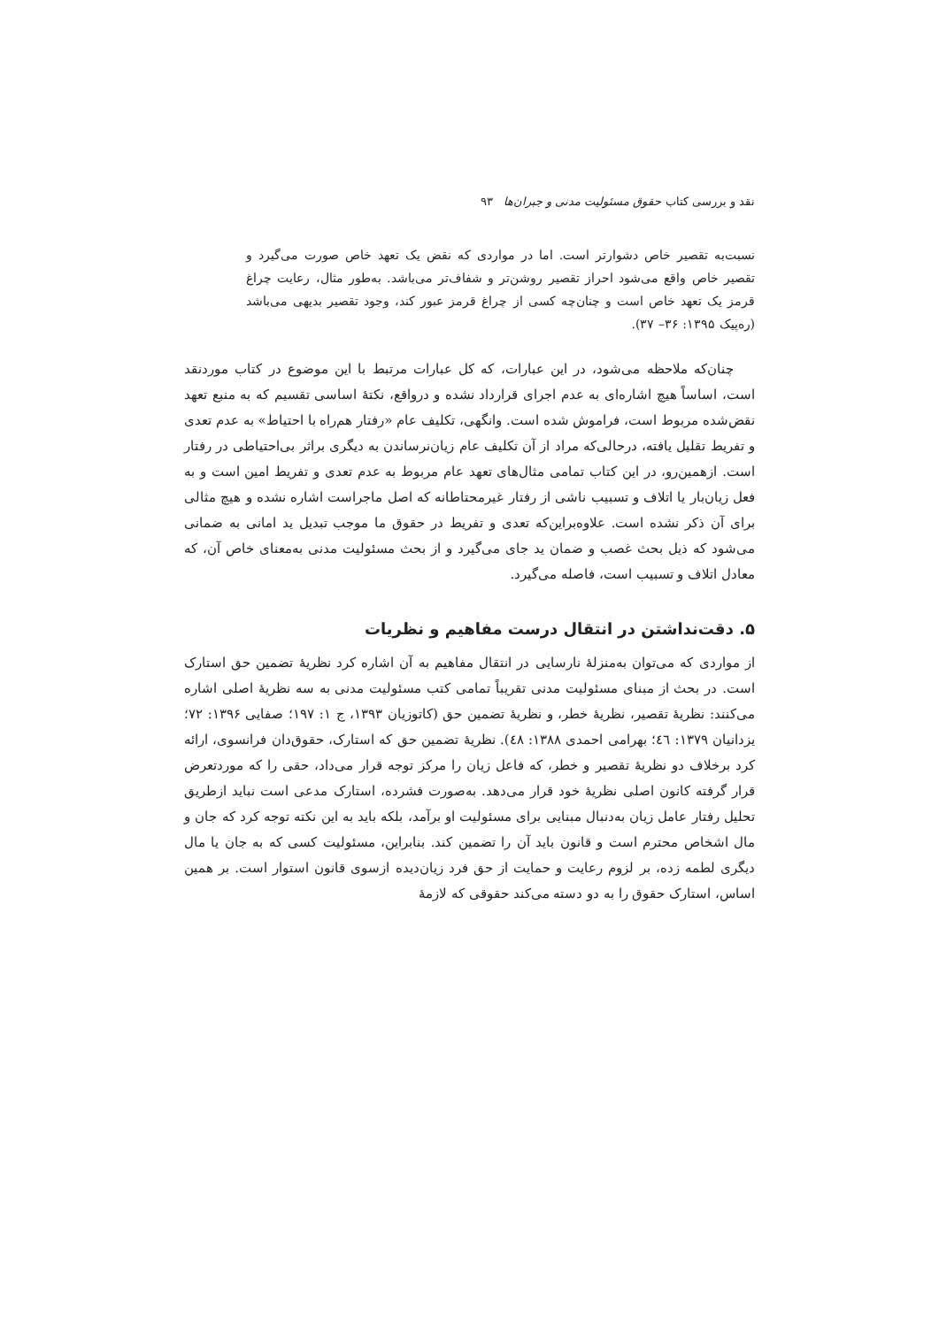نقد و بررسی کتاب حقوق مسئولیت مدنی و جبران‌ها ۹۳
نسبت‌به تقصیر خاص دشوارتر است. اما در مواردی که نقض یک تعهد خاص صورت می‌گیرد و تقصیر خاص واقع می‌شود احراز تقصیر روشن‌تر و شفاف‌تر می‌باشد. به‌طور مثال، رعایت چراغ قرمز یک تعهد خاص است و چنان‌چه کسی از چراغ قرمز عبور کند، وجود تقصیر بدیهی می‌باشد (ره‌پیک ۱۳۹۵: ۳۶– ۳۷).
چنان‌که ملاحظه می‌شود، در این عبارات، که کل عبارات مرتبط با این موضوع در کتاب موردنقد است، اساساً هیچ اشاره‌ای به عدم اجرای قرارداد نشده و درواقع، نکتهٔ اساسی تقسیم که به منبع تعهد نقض‌شده مربوط است، فراموش شده است. وانگهی، تکلیف عام «رفتار هم‌راه با احتیاط» به عدم تعدی و تفریط تقلیل یافته، درحالی‌که مراد از آن تکلیف عام زیان‌نرساندن به دیگری براثر بی‌احتیاطی در رفتار است. ازهمین‌رو، در این کتاب تمامی مثال‌های تعهد عام مربوط به عدم تعدی و تفریط امین است و به فعل زیان‌بار یا اتلاف و تسبیب ناشی از رفتار غیرمحتاطانه که اصل ماجراست اشاره نشده و هیچ مثالی برای آن ذکر نشده است. علاوه‌براین‌که تعدی و تفریط در حقوق ما موجب تبدیل ید امانی به ضمانی می‌شود که ذیل بحث غصب و ضمان ید جای می‌گیرد و از بحث مسئولیت مدنی به‌معنای خاص آن، که معادل اتلاف و تسبیب است، فاصله می‌گیرد.
۵. دقت‌نداشتن در انتقال درست مفاهیم و نظریات
از مواردی که می‌توان به‌منزلهٔ نارسایی در انتقال مفاهیم به آن اشاره کرد نظریهٔ تضمین حق استارک است. در بحث از مبنای مسئولیت مدنی تقریباً تمامی کتب مسئولیت مدنی به سه نظریهٔ اصلی اشاره می‌کنند: نظریهٔ تقصیر، نظریهٔ خطر، و نظریهٔ تضمین حق (کاتوزیان ۱۳۹۳، ج ۱: ۱۹۷؛ صفایی ۱۳۹۶: ۷۲؛ یزدانیان ۱۳۷۹: ٤٦؛ بهرامی احمدی ۱۳۸۸: ٤٨). نظریهٔ تضمین حق که استارک، حقوق‌دان فرانسوی، ارائه کرد برخلاف دو نظریهٔ تقصیر و خطر، که فاعل زیان را مرکز توجه قرار می‌داد، حقی را که موردتعرض قرار گرفته کانون اصلی نظریهٔ خود قرار می‌دهد. به‌صورت فشرده، استارک مدعی است نباید ازطریق تحلیل رفتار عامل زیان به‌دنبال مبنایی برای مسئولیت او برآمد، بلکه باید به این نکته توجه کرد که جان و مال اشخاص محترم است و قانون باید آن را تضمین کند. بنابراین، مسئولیت کسی که به جان یا مال دیگری لطمه زده، بر لزوم رعایت و حمایت از حق فرد زیان‌دیده ازسوی قانون استوار است. بر همین اساس، استارک حقوق را به دو دسته می‌کند حقوقی که لازمهٔ